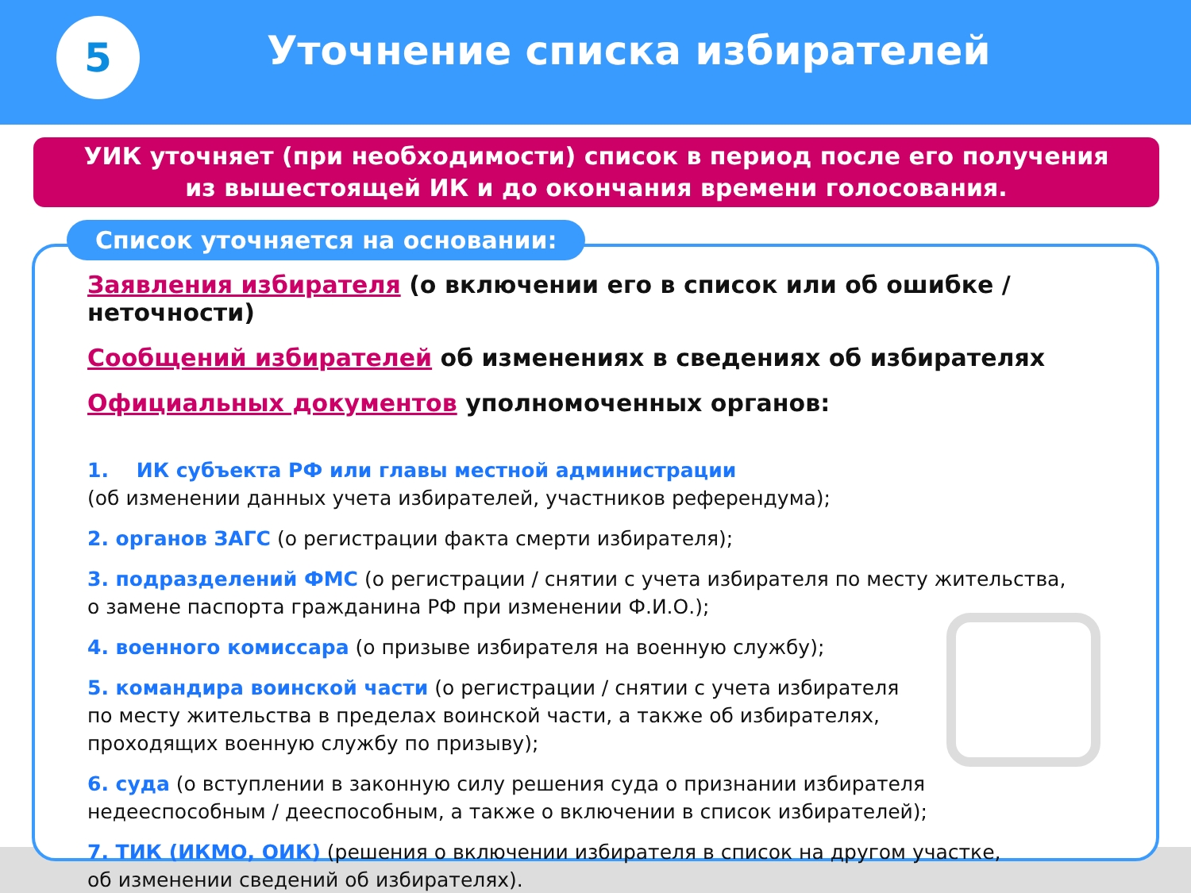5
Уточнение списка избирателей
УИК уточняет (при необходимости) список в период после его получения
из вышестоящей ИК и до окончания времени голосования.
Список уточняется на основании:
Заявления избирателя (о включении его в список или об ошибке / неточности)
Сообщений избирателей об изменениях в сведениях об избирателях
Официальных документов уполномоченных органов:
1. ИК субъекта РФ или главы местной администрации
(об изменении данных учета избирателей, участников референдума);
2. органов ЗАГС (о регистрации факта смерти избирателя);
3. подразделений ФМС (о регистрации / снятии с учета избирателя по месту жительства,
о замене паспорта гражданина РФ при изменении Ф.И.О.);
4. военного комиссара (о призыве избирателя на военную службу);
5. командира воинской части (о регистрации / снятии с учета избирателя
по месту жительства в пределах воинской части, а также об избирателях,
проходящих военную службу по призыву);
6. суда (о вступлении в законную силу решения суда о признании избирателя
недееспособным / дееспособным, а также о включении в список избирателей);
7. ТИК (ИКМО, ОИК) (решения о включении избирателя в список на другом участке,
об изменении сведений об избирателях).